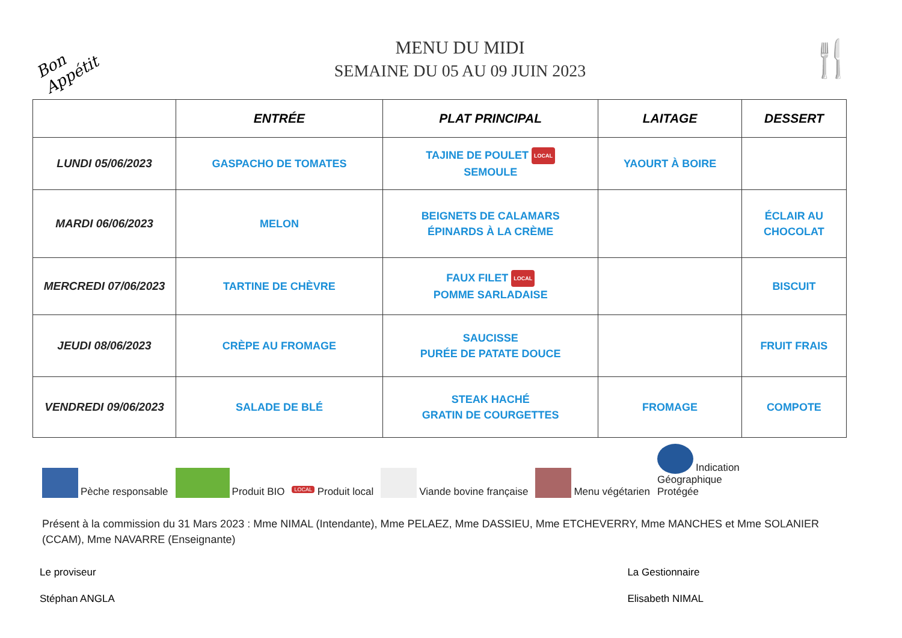Bon Appétit
MENU DU MIDI
SEMAINE DU 05 AU 09 JUIN 2023
🍴
| | ENTRÉE | PLAT PRINCIPAL | LAITAGE | DESSERT |
| --- | --- | --- | --- | --- |
| LUNDI 05/06/2023 | GASPACHO DE TOMATES | TAJINE DE POULET LOCAL SEMOULE | YAOURT À BOIRE | |
| MARDI 06/06/2023 | MELON | BEIGNETS DE CALAMARS ÉPINARDS À LA CRÈME | | ÉCLAIR AU CHOCOLAT |
| MERCREDI 07/06/2023 | TARTINE DE CHÈVRE | FAUX FILET LOCAL POMME SARLADAISE | | BISCUIT |
| JEUDI 08/06/2023 | CRÈPE AU FROMAGE | SAUCISSE PURÉE DE PATATE DOUCE | | FRUIT FRAIS |
| VENDREDI 09/06/2023 | SALADE DE BLÉ | STEAK HACHÉ GRATIN DE COURGETTES | FROMAGE | COMPOTE |
Pèche responsable Produit BIO LOCAL Produit local Viande bovine française Menu végétarien Indication
Géographique
Protégée
Présent à la commission du 31 Mars 2023 : Mme NIMAL (Intendante), Mme PELAEZ, Mme DASSIEU, Mme ETCHEVERRY, Mme MANCHES et Mme SOLANIER (CCAM), Mme NAVARRE (Enseignante)
Le proviseur
Stéphan ANGLA
La Gestionnaire
Elisabeth NIMAL